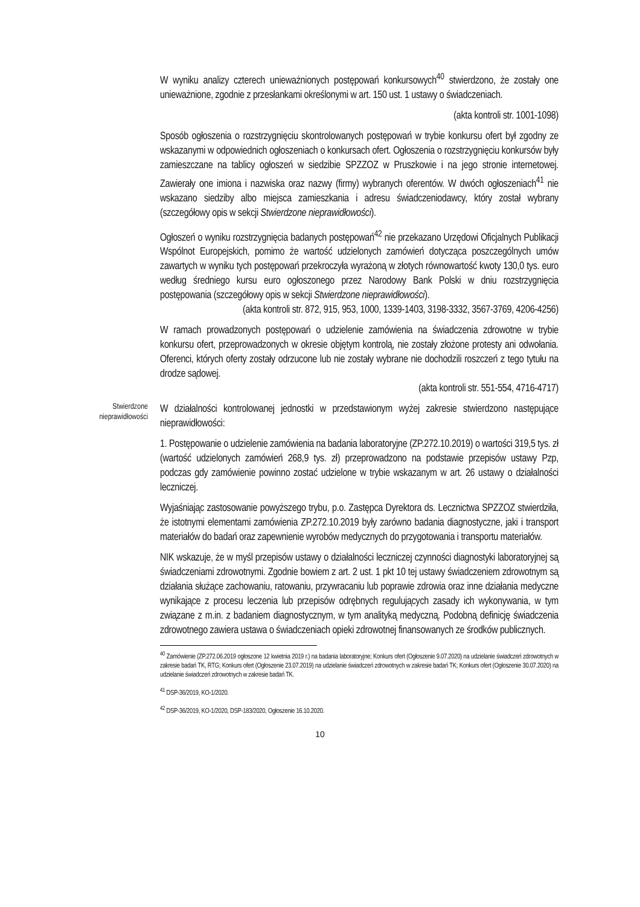W wyniku analizy czterech unieważnionych postępowań konkursowych<sup>40</sup> stwierdzono, że zostały one unieważnione, zgodnie z przesłankami określonymi w art. 150 ust. 1 ustawy o świadczeniach.
(akta kontroli str. 1001-1098)
Sposób ogłoszenia o rozstrzygnięciu skontrolowanych postępowań w trybie konkursu ofert był zgodny ze wskazanymi w odpowiednich ogłoszeniach o konkursach ofert. Ogłoszenia o rozstrzygnięciu konkursów były zamieszczane na tablicy ogłoszeń w siedzibie SPZZOZ w Pruszkowie i na jego stronie internetowej. Zawierały one imiona i nazwiska oraz nazwy (firmy) wybranych oferentów. W dwóch ogłoszeniach<sup>41</sup> nie wskazano siedziby albo miejsca zamieszkania i adresu świadczeniodawcy, który został wybrany (szczegółowy opis w sekcji Stwierdzone nieprawidłowości).
Ogłoszeń o wyniku rozstrzygnięcia badanych postępowań<sup>42</sup> nie przekazano Urzędowi Oficjalnych Publikacji Wspólnot Europejskich, pomimo że wartość udzielonych zamówień dotycząca poszczególnych umów zawartych w wyniku tych postępowań przekroczyła wyrażoną w złotych równowartość kwoty 130,0 tys. euro według średniego kursu euro ogłoszonego przez Narodowy Bank Polski w dniu rozstrzygnięcia postępowania (szczegółowy opis w sekcji Stwierdzone nieprawidłowości).
(akta kontroli str. 872, 915, 953, 1000, 1339-1403, 3198-3332, 3567-3769, 4206-4256)
W ramach prowadzonych postępowań o udzielenie zamówienia na świadczenia zdrowotne w trybie konkursu ofert, przeprowadzonych w okresie objętym kontrolą, nie zostały złożone protesty ani odwołania. Oferenci, których oferty zostały odrzucone lub nie zostały wybrane nie dochodzili roszczeń z tego tytułu na drodze sądowej.
(akta kontroli str. 551-554, 4716-4717)
Stwierdzone
nieprawidłowości
W działalności kontrolowanej jednostki w przedstawionym wyżej zakresie stwierdzono następujące nieprawidłowości:
1. Postępowanie o udzielenie zamówienia na badania laboratoryjne (ZP.272.10.2019) o wartości 319,5 tys. zł (wartość udzielonych zamówień 268,9 tys. zł) przeprowadzono na podstawie przepisów ustawy Pzp, podczas gdy zamówienie powinno zostać udzielone w trybie wskazanym w art. 26 ustawy o działalności leczniczej.
Wyjaśniając zastosowanie powyższego trybu, p.o. Zastępca Dyrektora ds. Lecznictwa SPZZOZ stwierdziła, że istotnymi elementami zamówienia ZP.272.10.2019 były zarówno badania diagnostyczne, jaki i transport materiałów do badań oraz zapewnienie wyrobów medycznych do przygotowania i transportu materiałów.
NIK wskazuje, że w myśl przepisów ustawy o działalności leczniczej czynności diagnostyki laboratoryjnej są świadczeniami zdrowotnymi. Zgodnie bowiem z art. 2 ust. 1 pkt 10 tej ustawy świadczeniem zdrowotnym są działania służące zachowaniu, ratowaniu, przywracaniu lub poprawie zdrowia oraz inne działania medyczne wynikające z procesu leczenia lub przepisów odrębnych regulujących zasady ich wykonywania, w tym związane z m.in. z badaniem diagnostycznym, w tym analityką medyczną. Podobną definicję świadczenia zdrowotnego zawiera ustawa o świadczeniach opieki zdrowotnej finansowanych ze środków publicznych.
<sup>40</sup> Zamówienie (ZP.272.06.2019 ogłoszone 12 kwietnia 2019 r.) na badania laboratoryjne; Konkurs ofert (Ogłoszenie 9.07.2020) na udzielanie świadczeń zdrowotnych w zakresie badań TK, RTG; Konkurs ofert (Ogłoszenie 23.07.2019) na udzielanie świadczeń zdrowotnych w zakresie badań TK; Konkurs ofert (Ogłoszenie 30.07.2020) na udzielanie świadczeń zdrowotnych w zakresie badań TK.
<sup>41</sup> DSP-36/2019, KO-1/2020.
<sup>42</sup> DSP-36/2019, KO-1/2020, DSP-183/2020, Ogłoszenie 16.10.2020.
10